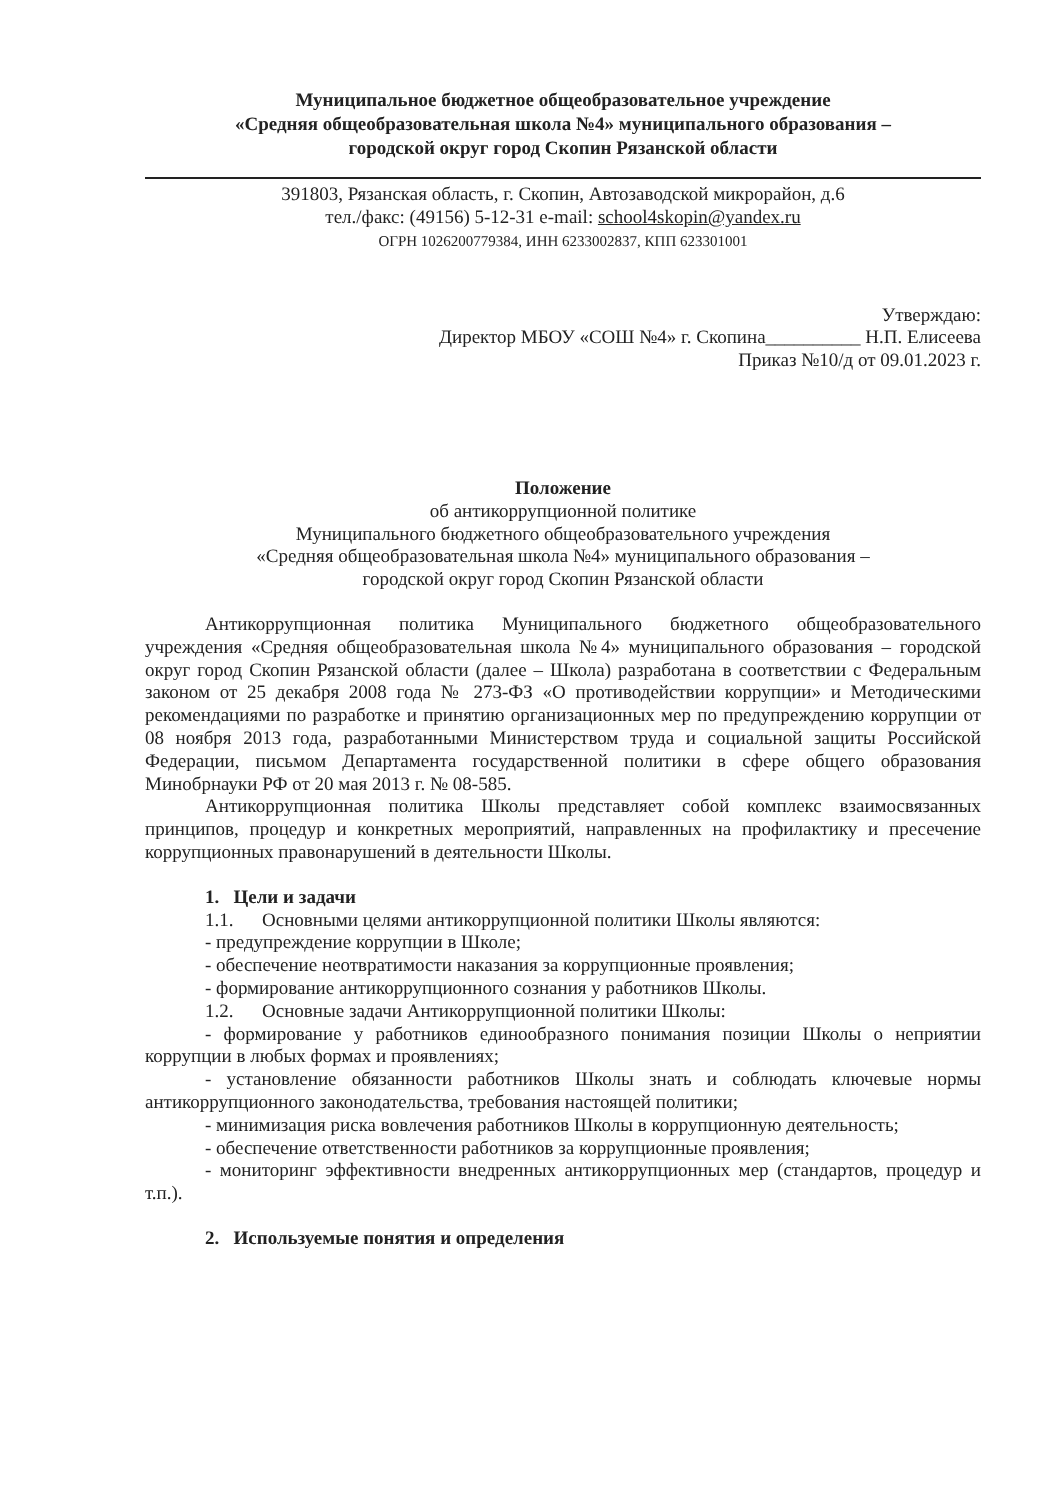Муниципальное бюджетное общеобразовательное учреждение
«Средняя общеобразовательная школа №4» муниципального образования –
городской округ город Скопин Рязанской области
391803, Рязанская область, г. Скопин, Автозаводской микрорайон, д.6
тел./факс: (49156) 5-12-31 e-mail: school4skopin@yandex.ru
ОГРН 1026200779384, ИНН 6233002837, КПП 623301001
Утверждаю:
Директор МБОУ «СОШ №4» г. Скопина__________ Н.П. Елисеева
Приказ №10/д от 09.01.2023 г.
Положение
об антикоррупционной политике
Муниципального бюджетного общеобразовательного учреждения
«Средняя общеобразовательная школа №4» муниципального образования –
городской округ город Скопин Рязанской области
Антикоррупционная политика Муниципального бюджетного общеобразовательного учреждения «Средняя общеобразовательная школа №4» муниципального образования – городской округ город Скопин Рязанской области (далее – Школа) разработана в соответствии с Федеральным законом от 25 декабря 2008 года № 273-ФЗ «О противодействии коррупции» и Методическими рекомендациями по разработке и принятию организационных мер по предупреждению коррупции от 08 ноября 2013 года, разработанными Министерством труда и социальной защиты Российской Федерации, письмом Департамента государственной политики в сфере общего образования Минобрнауки РФ от 20 мая 2013 г. № 08-585.
Антикоррупционная политика Школы представляет собой комплекс взаимосвязанных принципов, процедур и конкретных мероприятий, направленных на профилактику и пресечение коррупционных правонарушений в деятельности Школы.
1. Цели и задачи
1.1. Основными целями антикоррупционной политики Школы являются:
- предупреждение коррупции в Школе;
- обеспечение неотвратимости наказания за коррупционные проявления;
- формирование антикоррупционного сознания у работников Школы.
1.2. Основные задачи Антикоррупционной политики Школы:
- формирование у работников единообразного понимания позиции Школы о неприятии коррупции в любых формах и проявлениях;
- установление обязанности работников Школы знать и соблюдать ключевые нормы антикоррупционного законодательства, требования настоящей политики;
- минимизация риска вовлечения работников Школы в коррупционную деятельность;
- обеспечение ответственности работников за коррупционные проявления;
- мониторинг эффективности внедренных антикоррупционных мер (стандартов, процедур и т.п.).
2. Используемые понятия и определения